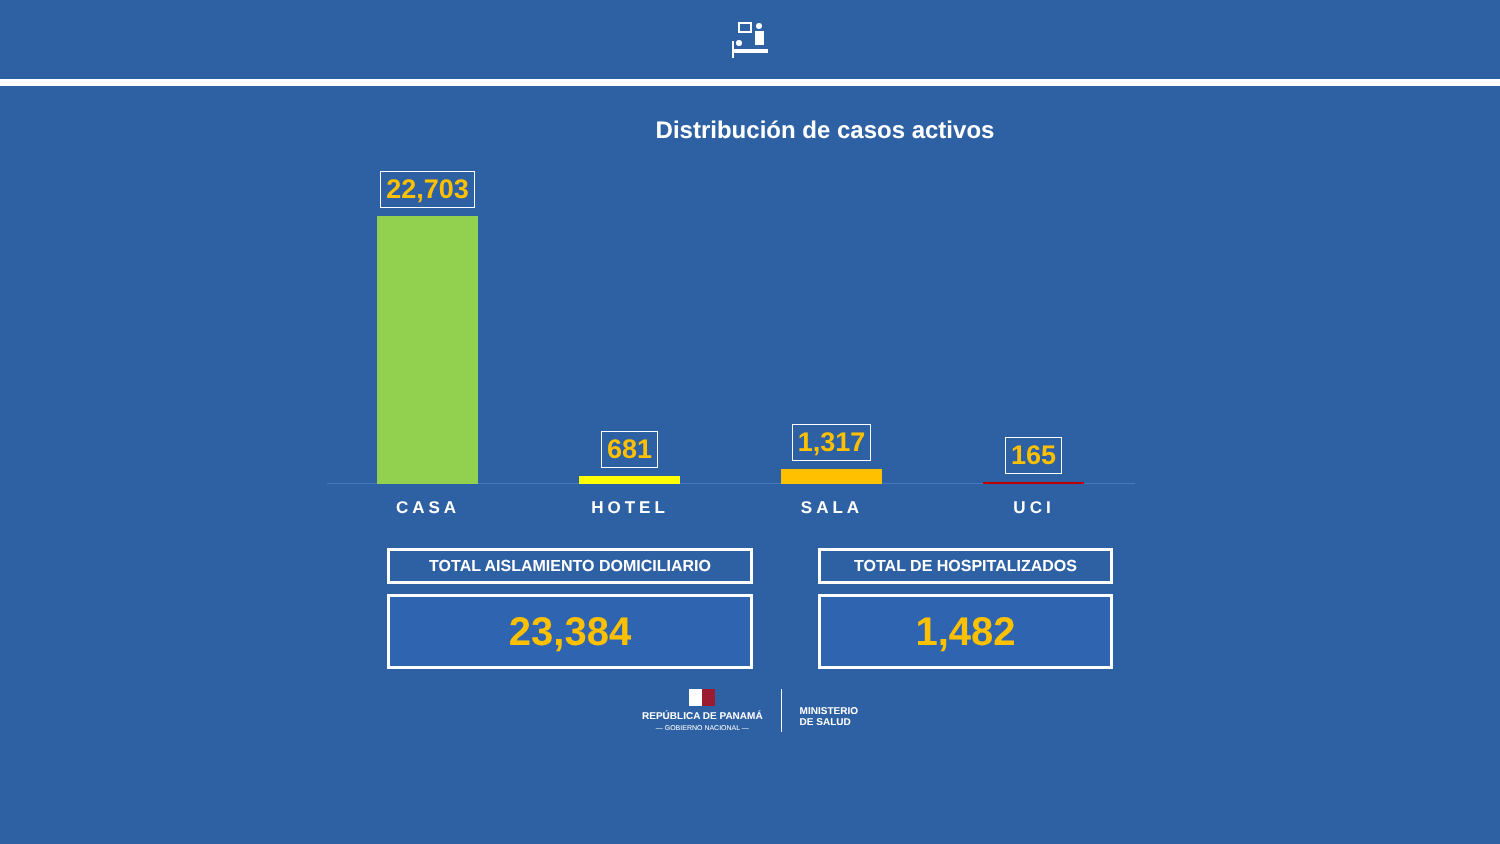Distribución de casos activos
22,703 681 1,317 165
CASA HOTEL SALA UCI
TOTAL AISLAMIENTO DOMICILIARIO
23,384
TOTAL DE HOSPITALIZADOS
1,482
REPÚBLICA DE PANAMÁ
— GOBIERNO NACIONAL —
MINISTERIO
DE SALUD